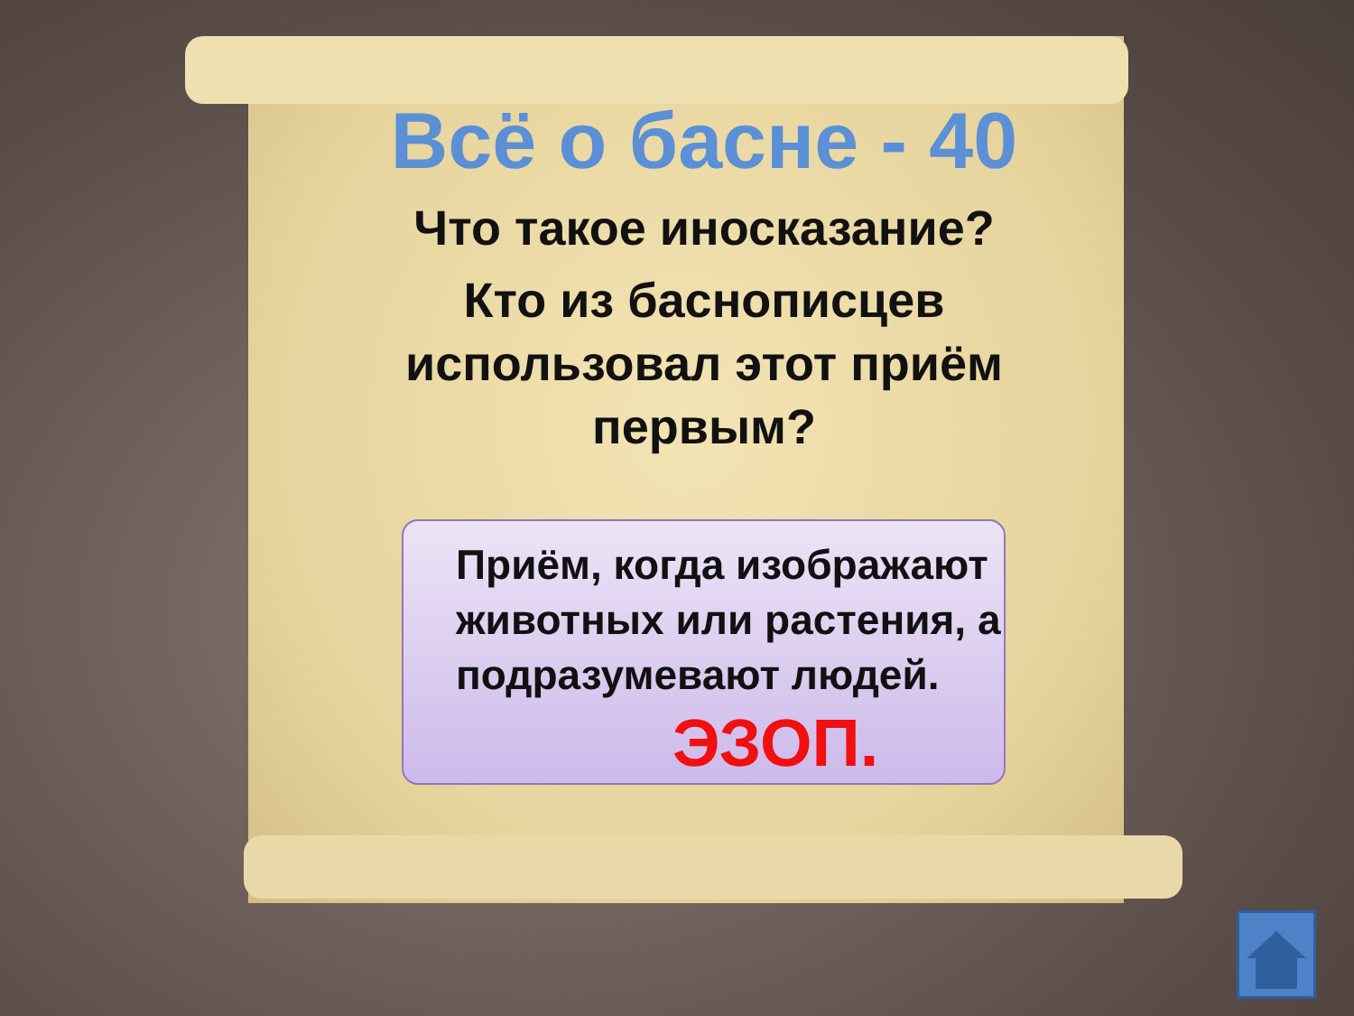Всё о басне - 40
Что такое иносказание?
Кто из баснописцев использовал этот приём первым?
Приём, когда изображают животных или растения, а подразумевают людей.
ЭЗОП.